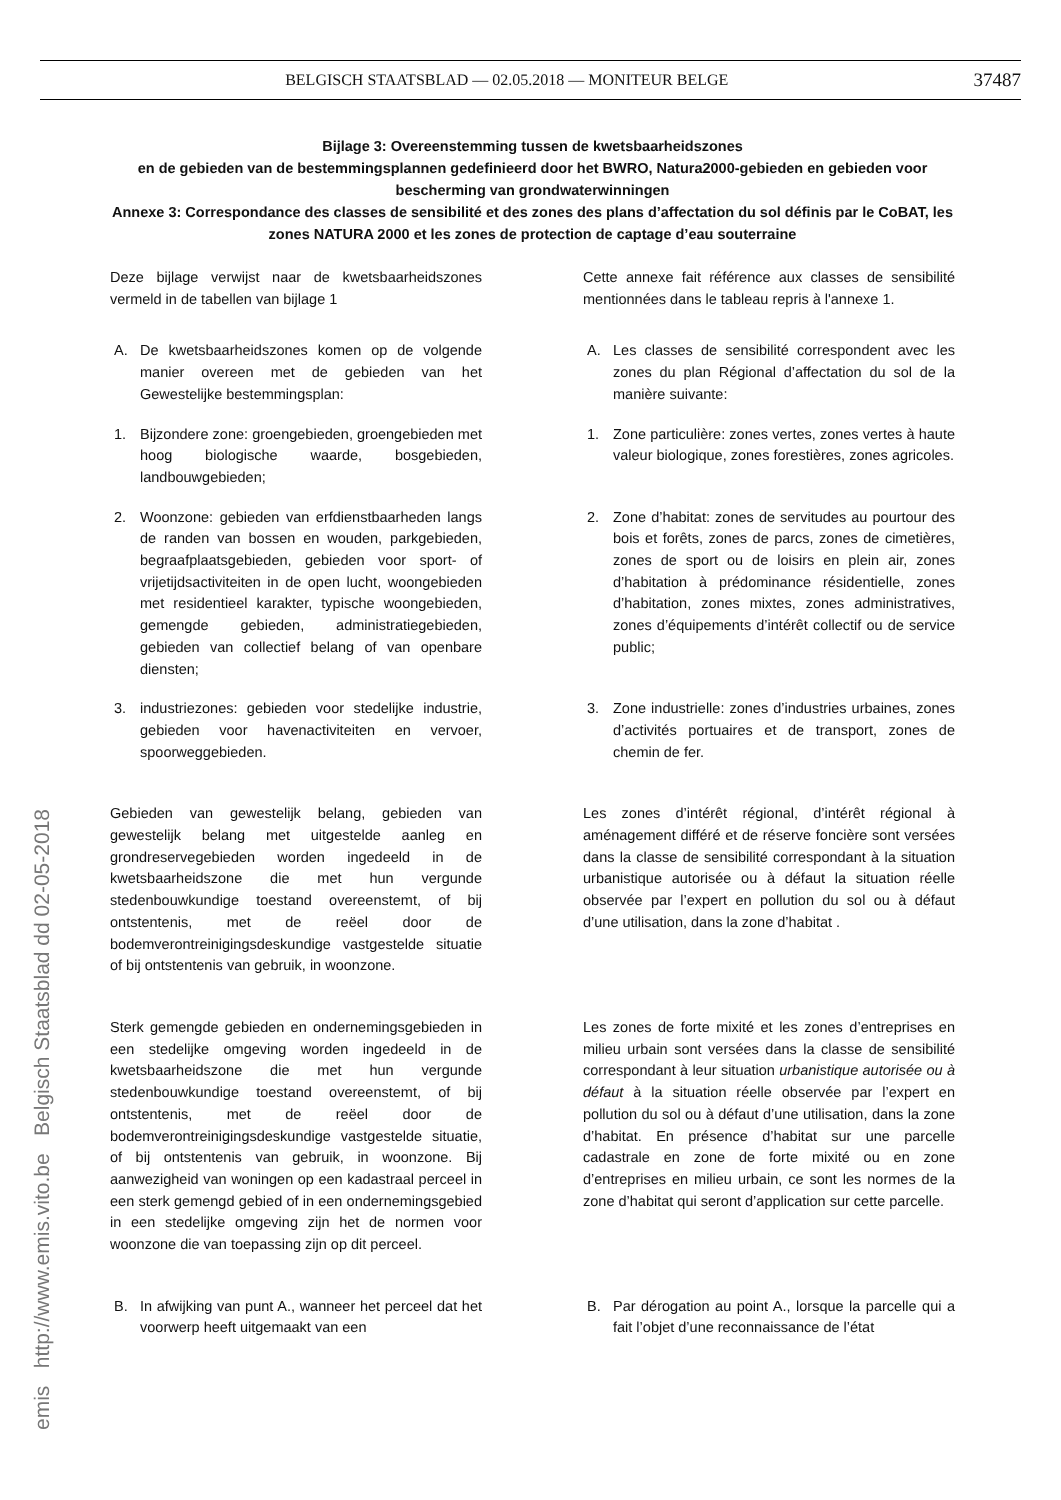BELGISCH STAATSBLAD — 02.05.2018 — MONITEUR BELGE 37487
emis http://www.emis.vito.be Belgisch Staatsblad dd 02-05-2018
Bijlage 3: Overeenstemming tussen de kwetsbaarheidszones
en de gebieden van de bestemmingsplannen gedefinieerd door het BWRO, Natura2000-gebieden en gebieden voor bescherming van grondwaterwinningen
Annexe 3: Correspondance des classes de sensibilité et des zones des plans d’affectation du sol définis par le CoBAT, les zones NATURA 2000 et les zones de protection de captage d’eau souterraine
Deze bijlage verwijst naar de kwetsbaarheidszones vermeld in de tabellen van bijlage 1
Cette annexe fait référence aux classes de sensibilité mentionnées dans le tableau repris à l'annexe 1.
A. De kwetsbaarheidszones komen op de volgende manier overeen met de gebieden van het Gewestelijke bestemmingsplan:
A. Les classes de sensibilité correspondent avec les zones du plan Régional d’affectation du sol de la manière suivante:
1. Bijzondere zone: groengebieden, groengebieden met hoog biologische waarde, bosgebieden, landbouwgebieden;
1. Zone particulière: zones vertes, zones vertes à haute valeur biologique, zones forestières, zones agricoles.
2. Woonzone: gebieden van erfdienstbaarheden langs de randen van bossen en wouden, parkgebieden, begraafplaatsgebieden, gebieden voor sport- of vrijetijdsactiviteiten in de open lucht, woongebieden met residentieel karakter, typische woongebieden, gemengde gebieden, administratiegebieden, gebieden van collectief belang of van openbare diensten;
2. Zone d’habitat: zones de servitudes au pourtour des bois et forêts, zones de parcs, zones de cimetières, zones de sport ou de loisirs en plein air, zones d’habitation à prédominance résidentielle, zones d’habitation, zones mixtes, zones administratives, zones d’équipements d’intérêt collectif ou de service public;
3. industriezones: gebieden voor stedelijke industrie, gebieden voor havenactiviteiten en vervoer, spoorweggebieden.
3. Zone industrielle: zones d’industries urbaines, zones d’activités portuaires et de transport, zones de chemin de fer.
Gebieden van gewestelijk belang, gebieden van gewestelijk belang met uitgestelde aanleg en grondreservegebieden worden ingedeeld in de kwetsbaarheidszone die met hun vergunde stedenbouwkundige toestand overeenstemt, of bij ontstentenis, met de reëel door de bodemverontreinigingsdeskundige vastgestelde situatie of bij ontstentenis van gebruik, in woonzone.
Les zones d’intérêt régional, d’intérêt régional à aménagement différé et de réserve foncière sont versées dans la classe de sensibilité correspondant à la situation urbanistique autorisée ou à défaut la situation réelle observée par l’expert en pollution du sol ou à défaut d’une utilisation, dans la zone d’habitat .
Sterk gemengde gebieden en ondernemingsgebieden in een stedelijke omgeving worden ingedeeld in de kwetsbaarheidszone die met hun vergunde stedenbouwkundige toestand overeenstemt, of bij ontstentenis, met de reëel door de bodemverontreinigingsdeskundige vastgestelde situatie, of bij ontstentenis van gebruik, in woonzone. Bij aanwezigheid van woningen op een kadastraal perceel in een sterk gemengd gebied of in een ondernemingsgebied in een stedelijke omgeving zijn het de normen voor woonzone die van toepassing zijn op dit perceel.
Les zones de forte mixité et les zones d’entreprises en milieu urbain sont versées dans la classe de sensibilité correspondant à leur situation urbanistique autorisée ou à défaut à la situation réelle observée par l’expert en pollution du sol ou à défaut d’une utilisation, dans la zone d’habitat. En présence d’habitat sur une parcelle cadastrale en zone de forte mixité ou en zone d’entreprises en milieu urbain, ce sont les normes de la zone d’habitat qui seront d’application sur cette parcelle.
B. In afwijking van punt A., wanneer het perceel dat het voorwerp heeft uitgemaakt van een
B. Par dérogation au point A., lorsque la parcelle qui a fait l’objet d’une reconnaissance de l’état